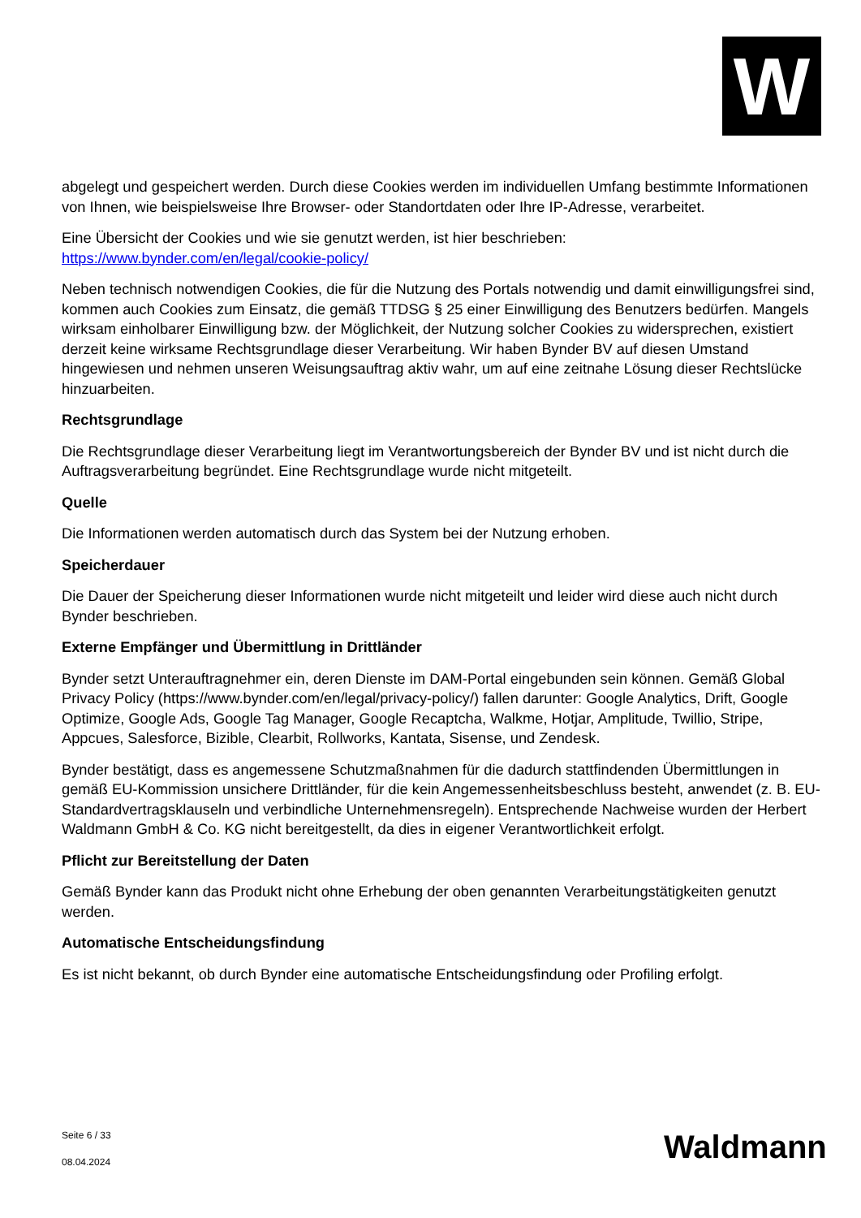W
abgelegt und gespeichert werden. Durch diese Cookies werden im individuellen Umfang bestimmte Informationen von Ihnen, wie beispielsweise Ihre Browser- oder Standortdaten oder Ihre IP-Adresse, verarbeitet.
Eine Übersicht der Cookies und wie sie genutzt werden, ist hier beschrieben:
https://www.bynder.com/en/legal/cookie-policy/
Neben technisch notwendigen Cookies, die für die Nutzung des Portals notwendig und damit einwilligungsfrei sind, kommen auch Cookies zum Einsatz, die gemäß TTDSG § 25 einer Einwilligung des Benutzers bedürfen. Mangels wirksam einholbarer Einwilligung bzw. der Möglichkeit, der Nutzung solcher Cookies zu widersprechen, existiert derzeit keine wirksame Rechtsgrundlage dieser Verarbeitung. Wir haben Bynder BV auf diesen Umstand hingewiesen und nehmen unseren Weisungsauftrag aktiv wahr, um auf eine zeitnahe Lösung dieser Rechtslücke hinzuarbeiten.
Rechtsgrundlage
Die Rechtsgrundlage dieser Verarbeitung liegt im Verantwortungsbereich der Bynder BV und ist nicht durch die Auftragsverarbeitung begründet. Eine Rechtsgrundlage wurde nicht mitgeteilt.
Quelle
Die Informationen werden automatisch durch das System bei der Nutzung erhoben.
Speicherdauer
Die Dauer der Speicherung dieser Informationen wurde nicht mitgeteilt und leider wird diese auch nicht durch Bynder beschrieben.
Externe Empfänger und Übermittlung in Drittländer
Bynder setzt Unterauftragnehmer ein, deren Dienste im DAM-Portal eingebunden sein können. Gemäß Global Privacy Policy (https://www.bynder.com/en/legal/privacy-policy/) fallen darunter: Google Analytics, Drift, Google Optimize, Google Ads, Google Tag Manager, Google Recaptcha, Walkme, Hotjar, Amplitude, Twillio, Stripe, Appcues, Salesforce, Bizible, Clearbit, Rollworks, Kantata, Sisense, und Zendesk.
Bynder bestätigt, dass es angemessene Schutzmaßnahmen für die dadurch stattfindenden Übermittlungen in gemäß EU-Kommission unsichere Drittländer, für die kein Angemessenheitsbeschluss besteht, anwendet (z. B. EU-Standardvertragsklauseln und verbindliche Unternehmensregeln). Entsprechende Nachweise wurden der Herbert Waldmann GmbH & Co. KG nicht bereitgestellt, da dies in eigener Verantwortlichkeit erfolgt.
Pflicht zur Bereitstellung der Daten
Gemäß Bynder kann das Produkt nicht ohne Erhebung der oben genannten Verarbeitungstätigkeiten genutzt werden.
Automatische Entscheidungsfindung
Es ist nicht bekannt, ob durch Bynder eine automatische Entscheidungsfindung oder Profiling erfolgt.
Seite 6 / 33
08.04.2024
Waldmann